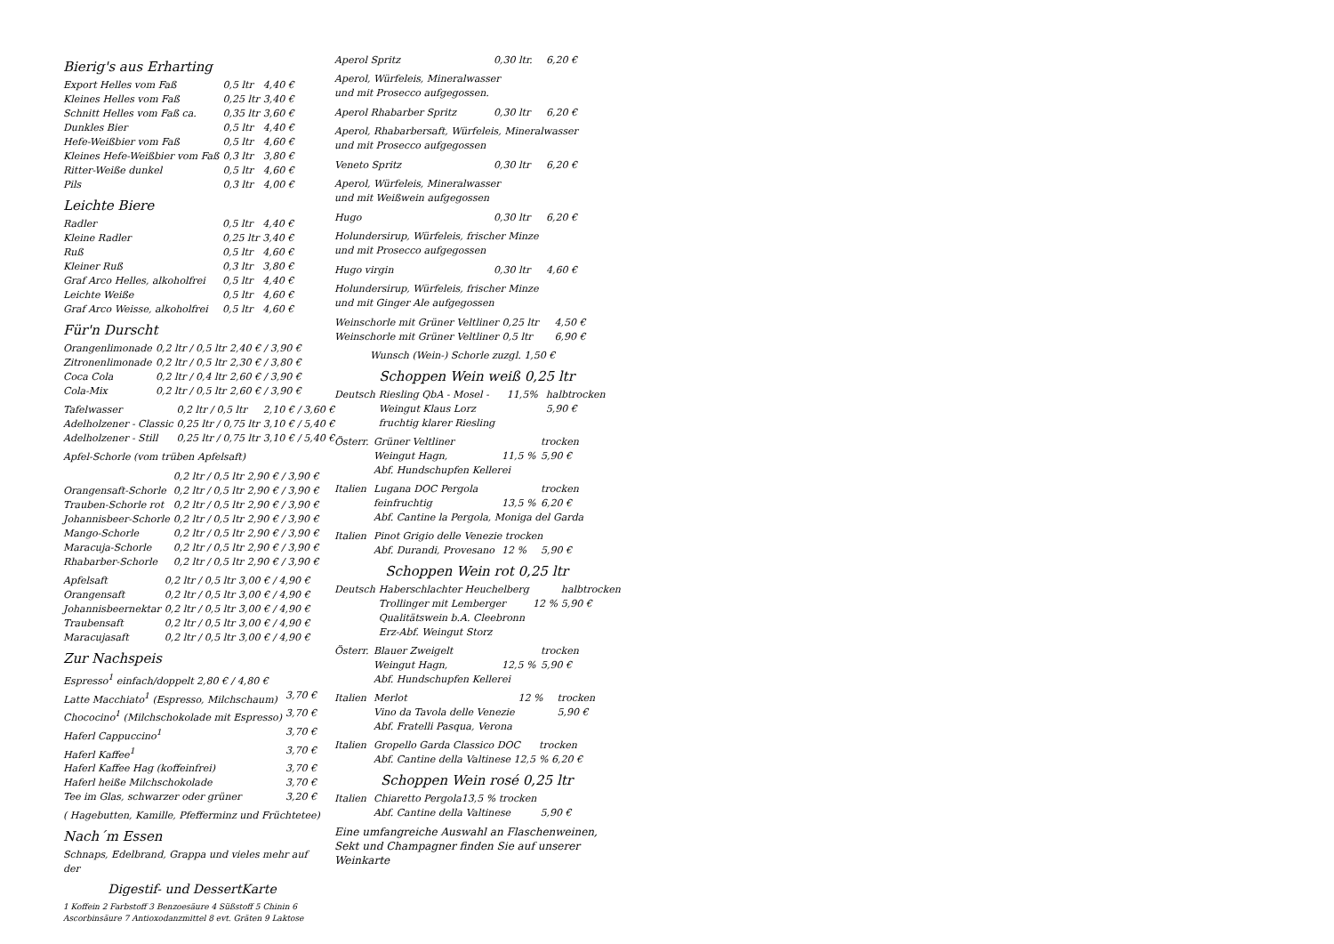Bierig's aus Erharting
| Export Helles vom Faß | 0,5 ltr | 4,40 € |
| Kleines Helles vom Faß | 0,25 ltr | 3,40 € |
| Schnitt Helles vom Faß ca. | 0,35 ltr | 3,60 € |
| Dunkles Bier | 0,5 ltr | 4,40 € |
| Hefe-Weißbier vom Faß | 0,5 ltr | 4,60 € |
| Kleines Hefe-Weißbier vom Faß | 0,3 ltr | 3,80 € |
| Ritter-Weiße dunkel | 0,5 ltr | 4,60 € |
| Pils | 0,3 ltr | 4,00 € |
Leichte Biere
| Radler | 0,5 ltr | 4,40 € |
| Kleine Radler | 0,25 ltr | 3,40 € |
| Ruß | 0,5 ltr | 4,60 € |
| Kleiner Ruß | 0,3 ltr | 3,80 € |
| Graf Arco Helles, alkoholfrei | 0,5 ltr | 4,40 € |
| Leichte Weiße | 0,5 ltr | 4,60 € |
| Graf Arco Weisse, alkoholfrei | 0,5 ltr | 4,60 € |
Für'n Durscht
| Orangenlimonade | 0,2 ltr / 0,5 ltr | 2,40 € / 3,90 € |
| Zitronenlimonade | 0,2 ltr / 0,5 ltr | 2,30 € / 3,80 € |
| Coca Cola | 0,2 ltr / 0,4 ltr | 2,60 € / 3,90 € |
| Cola-Mix | 0,2 ltr / 0,5 ltr | 2,60 € / 3,90 € |
| Tafelwasser | 0,2 ltr / 0,5 ltr | 2,10 € / 3,60 € |
| Adelholzener - Classic | 0,25 ltr / 0,75 ltr | 3,10 € / 5,40 € |
| Adelholzener - Still | 0,25 ltr / 0,75 ltr | 3,10 € / 5,40 € |
Apfel-Schorle (vom trüben Apfelsaft)
| | 0,2 ltr / 0,5 ltr | 2,90 € / 3,90 € |
| Orangensaft-Schorle | 0,2 ltr / 0,5 ltr | 2,90 € / 3,90 € |
| Trauben-Schorle rot | 0,2 ltr / 0,5 ltr | 2,90 € / 3,90 € |
| Johannisbeer-Schorle | 0,2 ltr / 0,5 ltr | 2,90 € / 3,90 € |
| Mango-Schorle | 0,2 ltr / 0,5 ltr | 2,90 € / 3,90 € |
| Maracuja-Schorle | 0,2 ltr / 0,5 ltr | 2,90 € / 3,90 € |
| Rhabarber-Schorle | 0,2 ltr / 0,5 ltr | 2,90 € / 3,90 € |
| Apfelsaft | 0,2 ltr / 0,5 ltr | 3,00 € / 4,90 € |
| Orangensaft | 0,2 ltr / 0,5 ltr | 3,00 € / 4,90 € |
| Johannisbeernektar | 0,2 ltr / 0,5 ltr | 3,00 € / 4,90 € |
| Traubensaft | 0,2 ltr / 0,5 ltr | 3,00 € / 4,90 € |
| Maracujasaft | 0,2 ltr / 0,5 ltr | 3,00 € / 4,90 € |
Zur Nachspeis
| Espresso<sup>1</sup> einfach/doppelt 2,80 € / 4,80 € | |
| Latte Macchiato<sup>1</sup> (Espresso, Milchschaum) | 3,70 € |
| Chococino<sup>1</sup> (Milchschokolade mit Espresso) | 3,70 € |
| Haferl Cappuccino<sup>1</sup> | 3,70 € |
| Haferl Kaffee<sup>1</sup> | 3,70 € |
| Haferl Kaffee Hag (koffeinfrei) | 3,70 € |
| Haferl heiße Milchschokolade | 3,70 € |
| Tee im Glas, schwarzer oder grüner | 3,20 € |
( Hagebutten, Kamille, Pfefferminz und Früchtetee)
Nach´m Essen
Schnaps, Edelbrand, Grappa und vieles mehr auf der
Digestif- und DessertKarte
1 Koffein 2 Farbstoff 3 Benzoesäure 4 Süßstoff 5 Chinin 6 Ascorbinsäure 7 Antioxodanzmittel 8 evt. Gräten 9 Laktose
| Aperol Spritz | 0,30 ltr. | 6,20 € |
Aperol, Würfeleis, Mineralwasser
und mit Prosecco aufgegossen.
| Aperol Rhabarber Spritz | 0,30 ltr | 6,20 € |
Aperol, Rhabarbersaft, Würfeleis, Mineralwasser
und mit Prosecco aufgegossen
| Veneto Spritz | 0,30 ltr | 6,20 € |
Aperol, Würfeleis, Mineralwasser
und mit Weißwein aufgegossen
| Hugo | 0,30 ltr | 6,20 € |
Holundersirup, Würfeleis, frischer Minze
und mit Prosecco aufgegossen
| Hugo virgin | 0,30 ltr | 4,60 € |
Holundersirup, Würfeleis, frischer Minze
und mit Ginger Ale aufgegossen
| Weinschorle mit Grüner Veltliner | 0,25 ltr | 4,50 € |
| Weinschorle mit Grüner Veltliner | 0,5 ltr | 6,90 € |
Wunsch (Wein-) Schorle zuzgl. 1,50 €
Schoppen Wein weiß 0,25 ltr
| Deutsch | Riesling QbA - Mosel - | 11,5% | halbtrocken |
| | Weingut Klaus Lorz | | 5,90 € |
| | fruchtig klarer Riesling | | |
| Österr. | Grüner Veltliner | | trocken |
| | Weingut Hagn, | 11,5 % | 5,90 € |
| | Abf. Hundschupfen Kellerei | | |
| Italien | Lugana DOC Pergola | | trocken |
| | feinfruchtig | 13,5 % | 6,20 € |
| | Abf. Cantine la Pergola, Moniga del Garda | | |
| Italien | Pinot Grigio delle Venezie trocken | | |
| | Abf. Durandi, Provesano | 12 % | 5,90 € |
Schoppen Wein rot 0,25 ltr
| Deutsch | Haberschlachter Heuchelberg | | halbtrocken |
| | Trollinger mit Lemberger | 12 % | 5,90 € |
| | Qualitätswein b.A. Cleebronn | | |
| | Erz-Abf. Weingut Storz | | |
| Österr. | Blauer Zweigelt | | trocken |
| | Weingut Hagn, | 12,5 % | 5,90 € |
| | Abf. Hundschupfen Kellerei | | |
| Italien | Merlot | 12 % | trocken |
| | Vino da Tavola delle Venezie | | 5,90 € |
| | Abf. Fratelli Pasqua, Verona | | |
| Italien | Gropello Garda Classico DOC | trocken |
| | Abf. Cantine della Valtinese 12,5 | % 6,20 € |
Schoppen Wein rosé 0,25 ltr
| Italien | Chiaretto Pergola13,5 % trocken | |
| | Abf. Cantine della Valtinese | 5,90 € |
Eine umfangreiche Auswahl an Flaschenweinen,
Sekt und Champagner finden Sie auf unserer Weinkarte